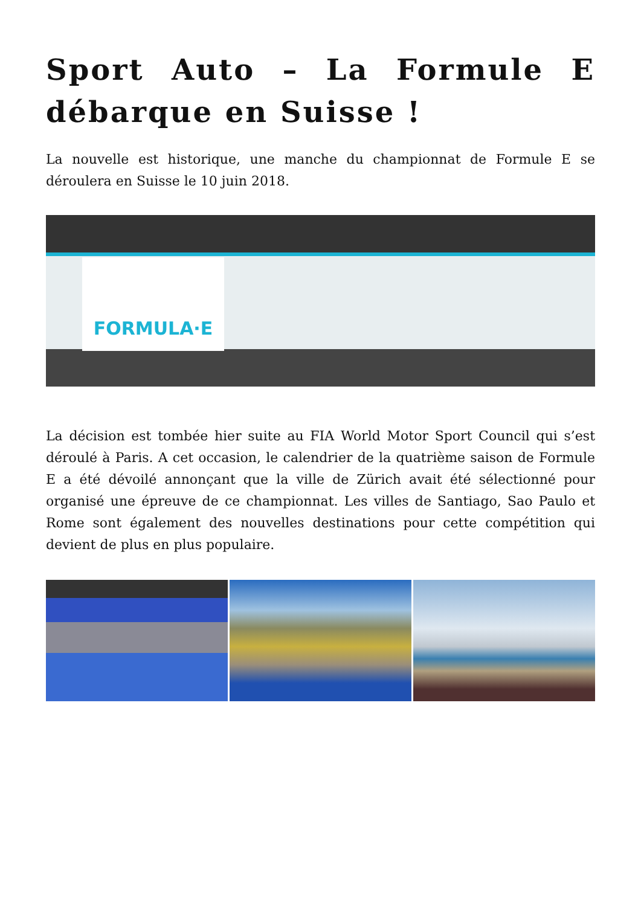Sport Auto – La Formule E débarque en Suisse !
La nouvelle est historique, une manche du championnat de Formule E se déroulera en Suisse le 10 juin 2018.
FORMULA·E
La décision est tombée hier suite au FIA World Motor Sport Council qui s’est déroulé à Paris. A cet occasion, le calendrier de la quatrième saison de Formule E a été dévoilé annonçant que la ville de Zürich avait été sélectionné pour organisé une épreuve de ce championnat. Les villes de Santiago, Sao Paulo et Rome sont également des nouvelles destinations pour cette compétition qui devient de plus en plus populaire.